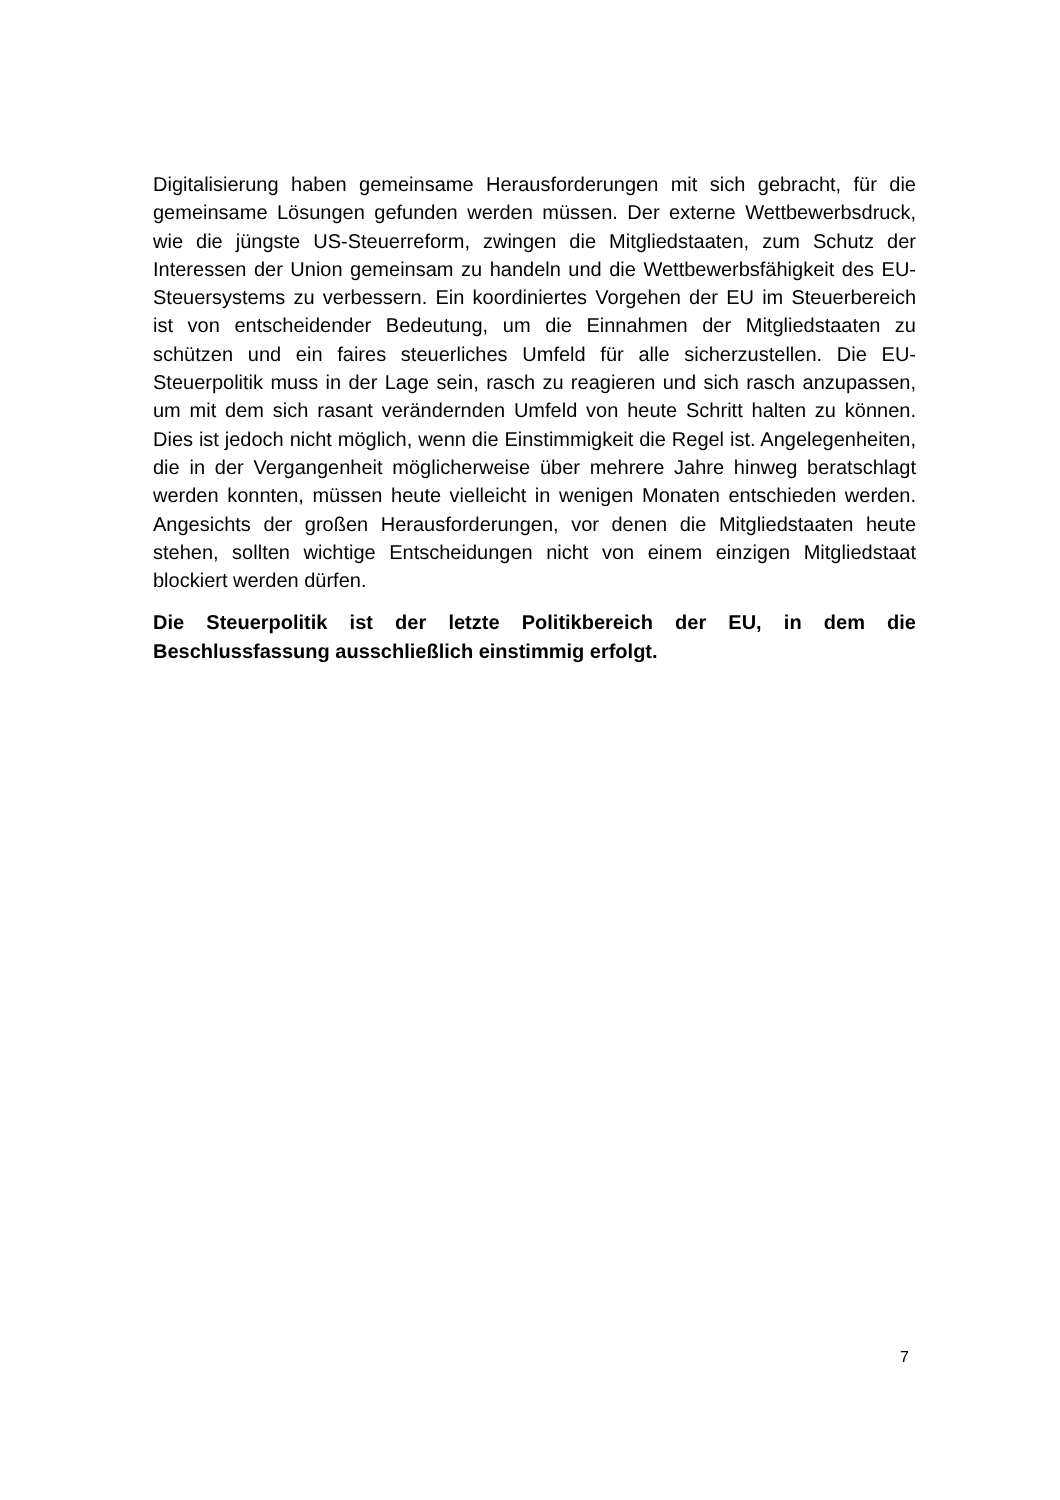Digitalisierung haben gemeinsame Herausforderungen mit sich gebracht, für die gemeinsame Lösungen gefunden werden müssen. Der externe Wettbewerbsdruck, wie die jüngste US-Steuerreform, zwingen die Mitgliedstaaten, zum Schutz der Interessen der Union gemeinsam zu handeln und die Wettbewerbsfähigkeit des EU-Steuersystems zu verbessern. Ein koordiniertes Vorgehen der EU im Steuerbereich ist von entscheidender Bedeutung, um die Einnahmen der Mitgliedstaaten zu schützen und ein faires steuerliches Umfeld für alle sicherzustellen. Die EU-Steuerpolitik muss in der Lage sein, rasch zu reagieren und sich rasch anzupassen, um mit dem sich rasant verändernden Umfeld von heute Schritt halten zu können. Dies ist jedoch nicht möglich, wenn die Einstimmigkeit die Regel ist. Angelegenheiten, die in der Vergangenheit möglicherweise über mehrere Jahre hinweg beratschlagt werden konnten, müssen heute vielleicht in wenigen Monaten entschieden werden. Angesichts der großen Herausforderungen, vor denen die Mitgliedstaaten heute stehen, sollten wichtige Entscheidungen nicht von einem einzigen Mitgliedstaat blockiert werden dürfen.
Die Steuerpolitik ist der letzte Politikbereich der EU, in dem die Beschlussfassung ausschließlich einstimmig erfolgt.
7